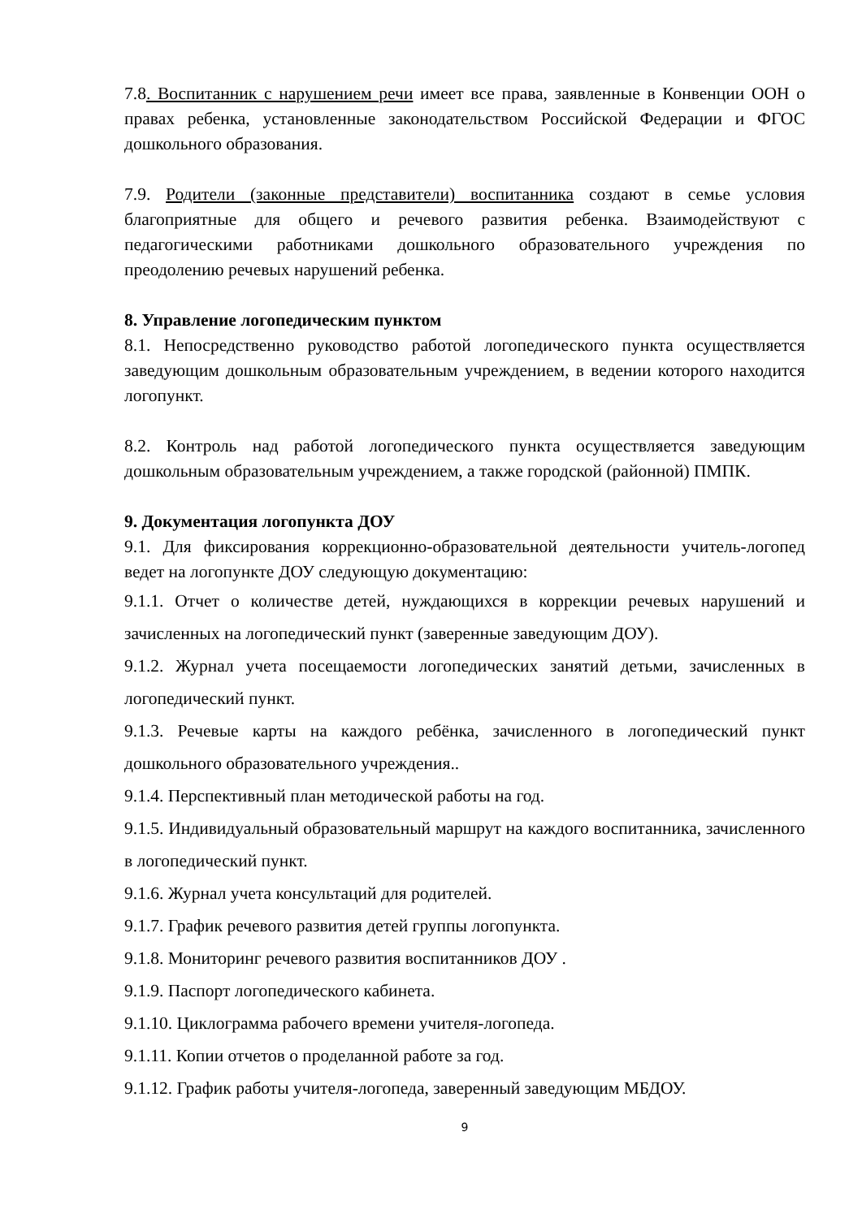7.8. Воспитанник с нарушением речи имеет все права, заявленные в Конвенции ООН о правах ребенка, установленные законодательством Российской Федерации и ФГОС дошкольного образования.
7.9. Родители (законные представители) воспитанника создают в семье условия благоприятные для общего и речевого развития ребенка. Взаимодействуют с педагогическими работниками дошкольного образовательного учреждения по преодолению речевых нарушений ребенка.
8. Управление логопедическим пунктом
8.1. Непосредственно руководство работой логопедического пункта осуществляется заведующим дошкольным образовательным учреждением, в ведении которого находится логопункт.
8.2. Контроль над работой логопедического пункта осуществляется заведующим дошкольным образовательным учреждением, а также городской (районной) ПМПК.
9. Документация логопункта ДОУ
9.1. Для фиксирования коррекционно-образовательной деятельности учитель-логопед ведет на логопункте ДОУ следующую документацию:
9.1.1. Отчет о количестве детей, нуждающихся в коррекции речевых нарушений и зачисленных на логопедический пункт (заверенные заведующим ДОУ).
9.1.2. Журнал учета посещаемости логопедических занятий детьми, зачисленных в логопедический пункт.
9.1.3. Речевые карты на каждого ребёнка, зачисленного в логопедический пункт дошкольного образовательного учреждения..
9.1.4. Перспективный план методической работы на год.
9.1.5. Индивидуальный образовательный маршрут на каждого воспитанника, зачисленного в логопедический пункт.
9.1.6. Журнал учета консультаций для родителей.
9.1.7. График речевого развития детей группы логопункта.
9.1.8. Мониторинг речевого развития воспитанников ДОУ .
9.1.9. Паспорт логопедического кабинета.
9.1.10. Циклограмма рабочего времени учителя-логопеда.
9.1.11. Копии отчетов о проделанной работе за год.
9.1.12. График работы учителя-логопеда, заверенный заведующим МБДОУ.
9